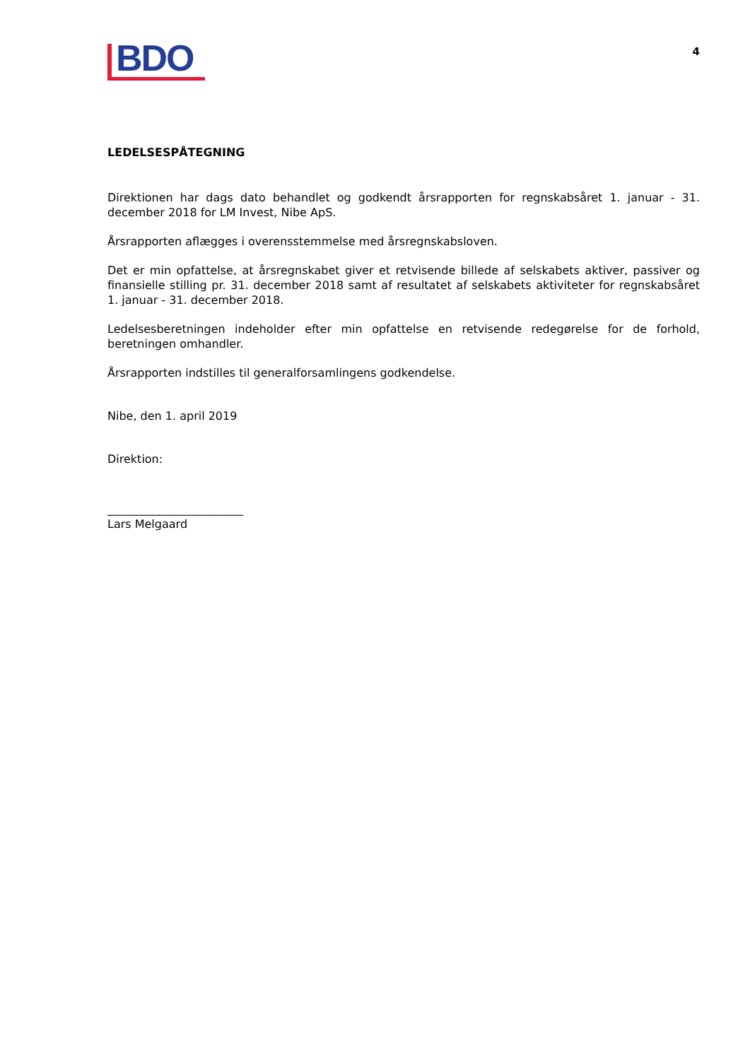BDO
4
LEDELSESPÅTEGNING
Direktionen har dags dato behandlet og godkendt årsrapporten for regnskabsåret 1. januar - 31. december 2018 for LM Invest, Nibe ApS.
Årsrapporten aflægges i overensstemmelse med årsregnskabsloven.
Det er min opfattelse, at årsregnskabet giver et retvisende billede af selskabets aktiver, passiver og finansielle stilling pr. 31. december 2018 samt af resultatet af selskabets aktiviteter for regnskabsåret 1. januar - 31. december 2018.
Ledelsesberetningen indeholder efter min opfattelse en retvisende redegørelse for de forhold, beretningen omhandler.
Årsrapporten indstilles til generalforsamlingens godkendelse.
Nibe, den 1. april 2019
Direktion:
________________________
Lars Melgaard